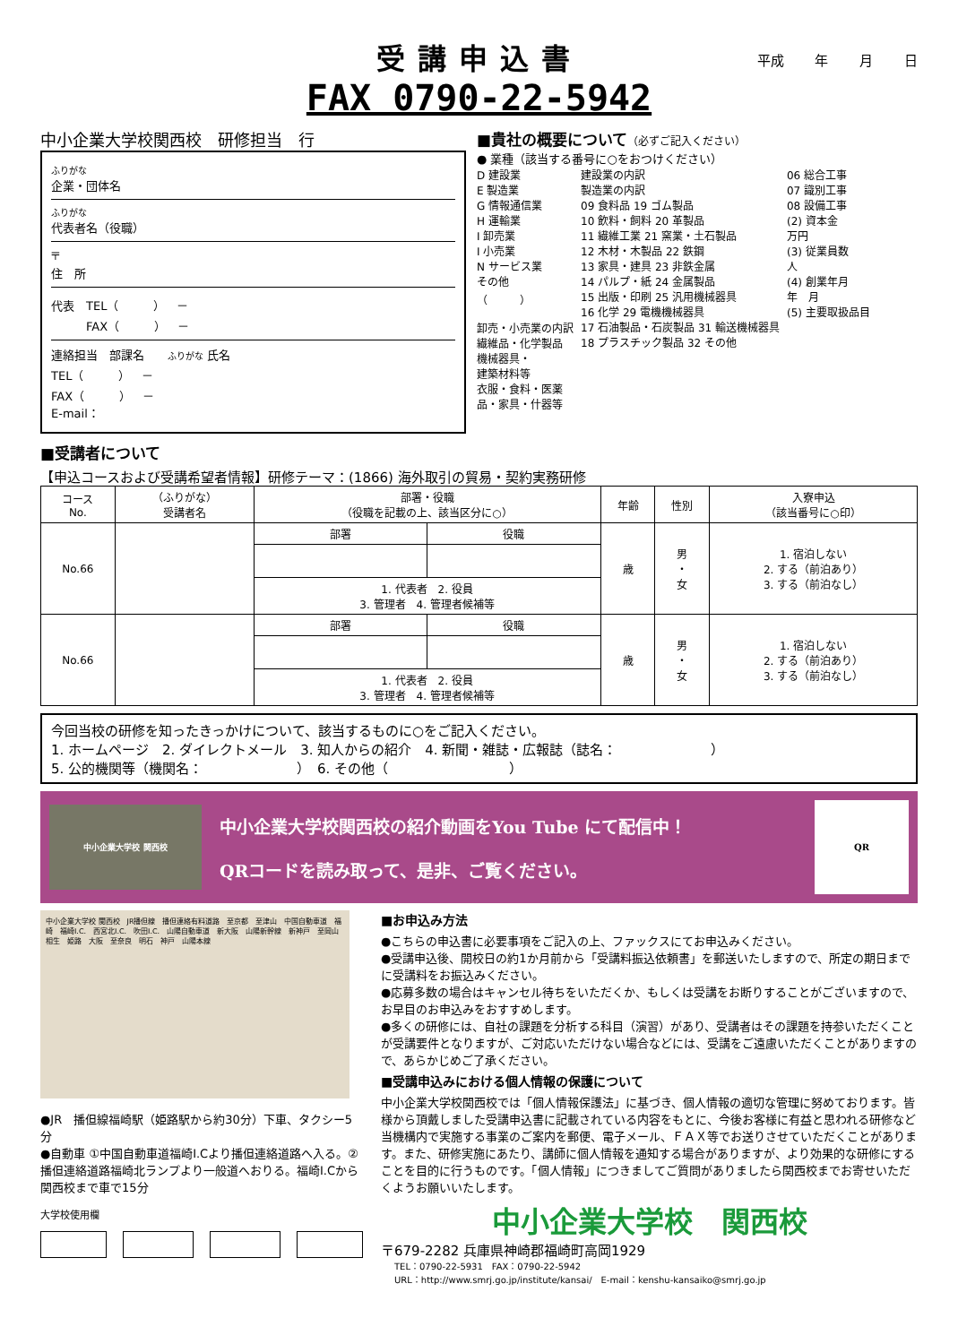受講申込書
平成 年 月 日
FAX 0790-22-5942
中小企業大学校関西校　研修担当　行
ふりがな
企業・団体名
ふりがな
代表者名（役職）
〒
住　所
代表　TEL（　　　）　－
　　　FAX（　　　）　－
連絡担当　部課名　　ふりがな 氏名
TEL（　　　）　－
FAX（　　　）　－
E-mail：
■貴社の概要について（必ずご記入ください）
● 業種（該当する番号に○をおつけください）
D 建設業
E 製造業
G 情報通信業
H 運輸業
I 卸売業
I 小売業
N サービス業
その他
（　　　）
卸売・小売業の内訳
繊維品・化学製品
機械器具・
建築材料等
衣服・食料・医薬
品・家具・什器等
建設業の内訳
製造業の内訳
09 食料品 19 ゴム製品
10 飲料・飼料 20 革製品
11 繊維工業 21 窯業・土石製品
12 木材・木製品 22 鉄鋼
13 家具・建具 23 非鉄金属
14 パルプ・紙 24 金属製品
15 出版・印刷 25 汎用機械器具
16 化学 29 電機機械器具
17 石油製品・石炭製品 31 輸送機械器具
18 プラスチック製品 32 その他
06 総合工事
07 識別工事
08 設備工事
(2) 資本金
万円
(3) 従業員数
人
(4) 創業年月
年　月
(5) 主要取扱品目
■受講者について
【申込コースおよび受講希望者情報】研修テーマ：(1866) 海外取引の貿易・契約実務研修
| コース No. | （ふりがな） 受講者名 | 部署・役職 （役職を記載の上、該当区分に○） | | 年齢 | 性別 | 入寮申込 （該当番号に○印） |
| --- | --- | --- | --- | --- | --- | --- |
| No.66 | | 部署 | 役職 | 歳 | 男 ・ 女 | 1. 宿泊しない 2. する（前泊あり） 3. する（前泊なし） |
| | | 1. 代表者 2. 役員 3. 管理者 4. 管理者候補等 | | | | |
| No.66 | | 部署 | 役職 | 歳 | 男 ・ 女 | 1. 宿泊しない 2. する（前泊あり） 3. する（前泊なし） |
| | | 1. 代表者 2. 役員 3. 管理者 4. 管理者候補等 | | | | |
今回当校の研修を知ったきっかけについて、該当するものに○をご記入ください。
1. ホームページ　2. ダイレクトメール　3. 知人からの紹介　4. 新聞・雑誌・広報誌（誌名：　　　　　　　）
5. 公的機関等（機関名：　　　　　　　）　6. その他（　　　　　　　　　）
中小企業大学校 関西校
中小企業大学校関西校の紹介動画をYou Tube にて配信中！
QRコードを読み取って、是非、ご覧ください。
QR
中小企業大学校 関西校　JR播但線　播但連絡有料道路　至京都　至津山　中国自動車道　福崎　福崎I.C.　西宮北I.C.　吹田I.C.　山陽自動車道　新大阪　山陽新幹線　新神戸　至岡山　相生　姫路　大阪　至奈良　明石　神戸　山陽本線
●JR　播但線福崎駅（姫路駅から約30分）下車、タクシー5分
●自動車 ①中国自動車道福崎I.Cより播但連絡道路へ入る。②播但連絡道路福崎北ランプより一般道へおりる。福崎I.Cから関西校まで車で15分
大学校使用欄
■お申込み方法
●こちらの申込書に必要事項をご記入の上、ファックスにてお申込みください。
●受講申込後、開校日の約1か月前から「受講料振込依頼書」を郵送いたしますので、所定の期日までに受講料をお振込みください。
●応募多数の場合はキャンセル待ちをいただくか、もしくは受講をお断りすることがございますので、お早目のお申込みをおすすめします。
●多くの研修には、自社の課題を分析する科目（演習）があり、受講者はその課題を持参いただくことが受講要件となりますが、ご対応いただけない場合などには、受講をご遠慮いただくことがありますので、あらかじめご了承ください。
■受講申込みにおける個人情報の保護について
中小企業大学校関西校では「個人情報保護法」に基づき、個人情報の適切な管理に努めております。皆様から頂戴しました受講申込書に記載されている内容をもとに、今後お客様に有益と思われる研修など当機構内で実施する事業のご案内を郵便、電子メール、ＦＡＸ等でお送りさせていただくことがあります。また、研修実施にあたり、講師に個人情報を通知する場合がありますが、より効果的な研修にすることを目的に行うものです。「個人情報」につきましてご質問がありましたら関西校までお寄せいただくようお願いいたします。
中小企業大学校　関西校
〒679-2282 兵庫県神崎郡福崎町高岡1929
TEL：0790-22-5931　FAX：0790-22-5942
URL：http://www.smrj.go.jp/institute/kansai/　E-mail：kenshu-kansaiko@smrj.go.jp